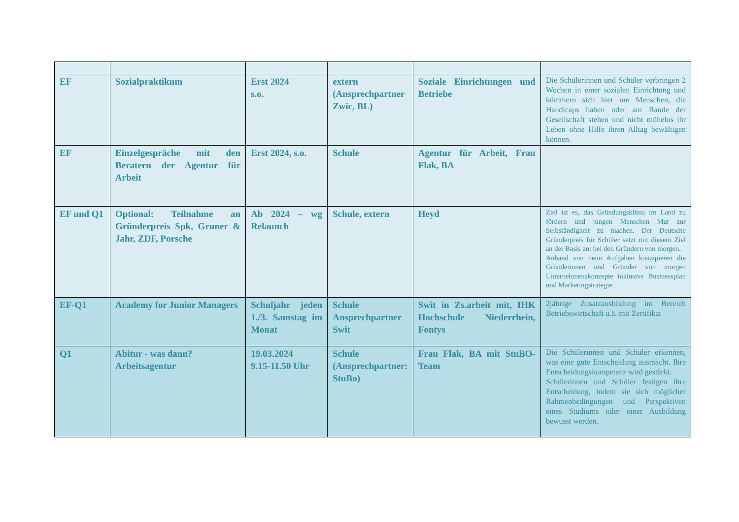| EF | Sozialpraktikum | Erst 2024 s.o. | extern (Ansprechpartner Zwic, BL) | Soziale Einrichtungen und Betriebe | Die Schülerinnen und Schüler verbringen 2 Wochen in einer sozialen Einrichtung und kümmern sich hier um Menschen, die Handicaps haben oder am Rande der Gesellschaft stehen und nicht mühelos ihr Leben ohne Hilfe ihren Alltag bewältigen können. |
| EF | Einzelgespräche mit den Beratern der Agentur für Arbeit | Erst 2024, s.o. | Schule | Agentur für Arbeit, Frau Flak, BA | |
| EF und Q1 | Optional: Teilnahme an Gründerpreis Spk, Gruner & Jahr, ZDF, Porsche | Ab 2024 – wg Relaunch | Schule, extern | Heyd | Ziel ist es, das Gründungsklima im Land zu fördern und jungen Menschen Mut zur Selbständigkeit zu machen. Der Deutsche Gründerpreis für Schüler setzt mit diesem Ziel an der Basis an: bei den Gründern von morgen. Anhand von neun Aufgaben konzipieren die Gründerinnen und Gründer von morgen Unternehmenskonzepte inklusive Businessplan und Marketingstrategie. |
| EF-Q1 | Academy for Junior Managers | Schuljahr jeden 1./3. Samstag im Monat | Schule Ansprechpartner Swit | Swit in Zs.arbeit mit, IHK Hochschule Niederrhein, Fontys | 2jährige Zusatzausbildung im Bereich Betriebswirtschaft u.ä. mit Zertifikat |
| Q1 | Abitur - was dann? Arbeitsagentur | 19.03.2024 9.15-11.50 Uhr | Schule (Ansprechpartner: StuBo) | Frau Flak, BA mit StuBO-Team | Die Schülerinnen und Schüler erkennen, was eine gute Entscheidung ausmacht. Ihre Entscheidungskompetenz wird gestärkt. Schülerinnen und Schüler festigen ihre Entscheidung, indem sie sich möglicher Rahmenbedingungen und Perspektiven eines Studiums oder einer Ausbildung bewusst werden. |